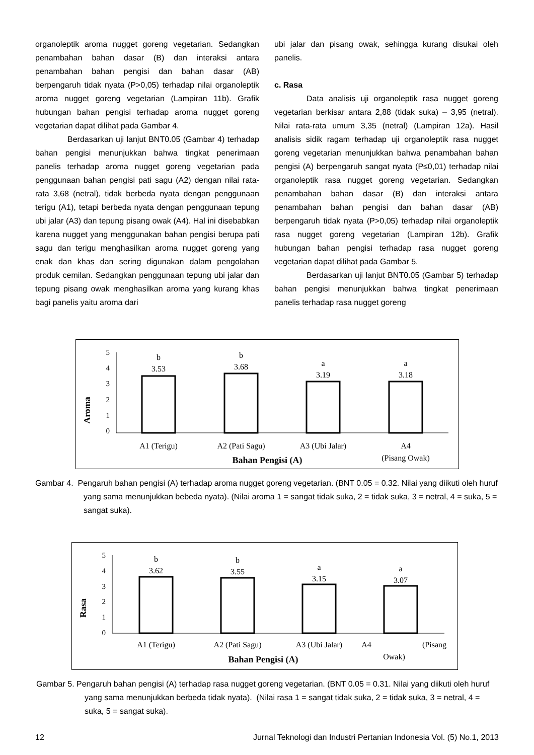organoleptik aroma nugget goreng vegetarian. Sedangkan penambahan bahan dasar (B) dan interaksi antara penambahan bahan pengisi dan bahan dasar (AB) berpengaruh tidak nyata (P>0,05) terhadap nilai organoleptik aroma nugget goreng vegetarian (Lampiran 11b). Grafik hubungan bahan pengisi terhadap aroma nugget goreng vegetarian dapat dilihat pada Gambar 4.
Berdasarkan uji lanjut BNT0.05 (Gambar 4) terhadap bahan pengisi menunjukkan bahwa tingkat penerimaan panelis terhadap aroma nugget goreng vegetarian pada penggunaan bahan pengisi pati sagu (A2) dengan nilai rata-rata 3,68 (netral), tidak berbeda nyata dengan penggunaan terigu (A1), tetapi berbeda nyata dengan penggunaan tepung ubi jalar (A3) dan tepung pisang owak (A4). Hal ini disebabkan karena nugget yang menggunakan bahan pengisi berupa pati sagu dan terigu menghasilkan aroma nugget goreng yang enak dan khas dan sering digunakan dalam pengolahan produk cemilan. Sedangkan penggunaan tepung ubi jalar dan tepung pisang owak menghasilkan aroma yang kurang khas bagi panelis yaitu aroma dari
ubi jalar dan pisang owak, sehingga kurang disukai oleh panelis.
c. Rasa
Data analisis uji organoleptik rasa nugget goreng vegetarian berkisar antara 2,88 (tidak suka) – 3,95 (netral). Nilai rata-rata umum 3,35 (netral) (Lampiran 12a). Hasil analisis sidik ragam terhadap uji organoleptik rasa nugget goreng vegetarian menunjukkan bahwa penambahan bahan pengisi (A) berpengaruh sangat nyata (P≤0,01) terhadap nilai organoleptik rasa nugget goreng vegetarian. Sedangkan penambahan bahan dasar (B) dan interaksi antara penambahan bahan pengisi dan bahan dasar (AB) berpengaruh tidak nyata (P>0,05) terhadap nilai organoleptik rasa nugget goreng vegetarian (Lampiran 12b). Grafik hubungan bahan pengisi terhadap rasa nugget goreng vegetarian dapat dilihat pada Gambar 5.
Berdasarkan uji lanjut BNT0.05 (Gambar 5) terhadap bahan pengisi menunjukkan bahwa tingkat penerimaan panelis terhadap rasa nugget goreng
Aroma
5
4
3
2
1
0
b
3.53
b
3.68
a
3.19
a
3.18
A1 (Terigu)
A2 (Pati Sagu)
A3 (Ubi Jalar)
A4
(Pisang Owak)
Bahan Pengisi (A)
Gambar 4. Pengaruh bahan pengisi (A) terhadap aroma nugget goreng vegetarian. (BNT 0.05 = 0.32. Nilai yang diikuti oleh huruf yang sama menunjukkan bebeda nyata). (Nilai aroma 1 = sangat tidak suka, 2 = tidak suka, 3 = netral, 4 = suka, 5 = sangat suka).
Rasa
5
4
3
2
1
0
b
3.62
b
3.55
a
3.15
a
3.07
A1 (Terigu)
A2 (Pati Sagu)
A3 (Ubi Jalar)
A4
(Pisang
Owak)
Bahan Pengisi (A)
Gambar 5. Pengaruh bahan pengisi (A) terhadap rasa nugget goreng vegetarian. (BNT 0.05 = 0.31. Nilai yang diikuti oleh huruf yang sama menunjukkan berbeda tidak nyata). (Nilai rasa 1 = sangat tidak suka, 2 = tidak suka, 3 = netral, 4 = suka, 5 = sangat suka).
12 Jurnal Teknologi dan Industri Pertanian Indonesia Vol. (5) No.1, 2013